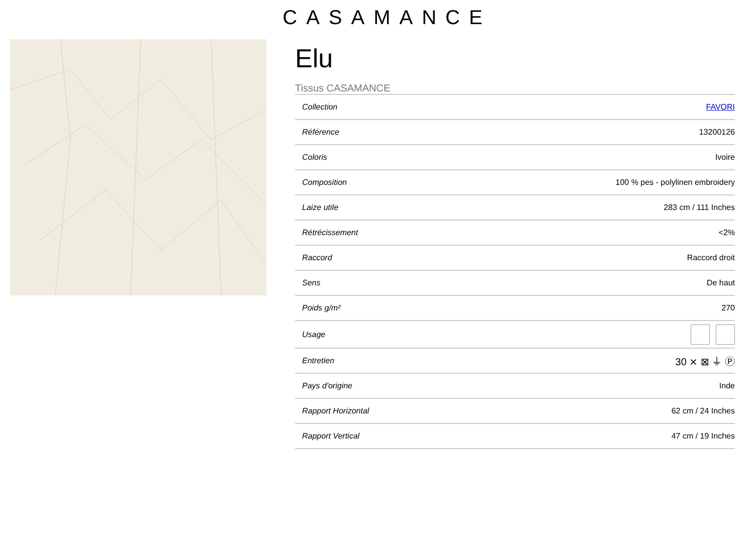CASAMANCE
Elu
Tissus CASAMANCE
| Collection | FAVORI |
| Référence | 13200126 |
| Coloris | Ivoire |
| Composition | 100 % pes - polylinen embroidery |
| Laize utile | 283 cm / 111 Inches |
| Rétrécissement | <2% |
| Raccord | Raccord droit |
| Sens | De haut |
| Poids g/m² | 270 |
| Usage | |
| Entretien | 30 ⨯ ⊠ ⏚ Ⓟ |
| Pays d'origine | Inde |
| Rapport Horizontal | 62 cm / 24 Inches |
| Rapport Vertical | 47 cm / 19 Inches |